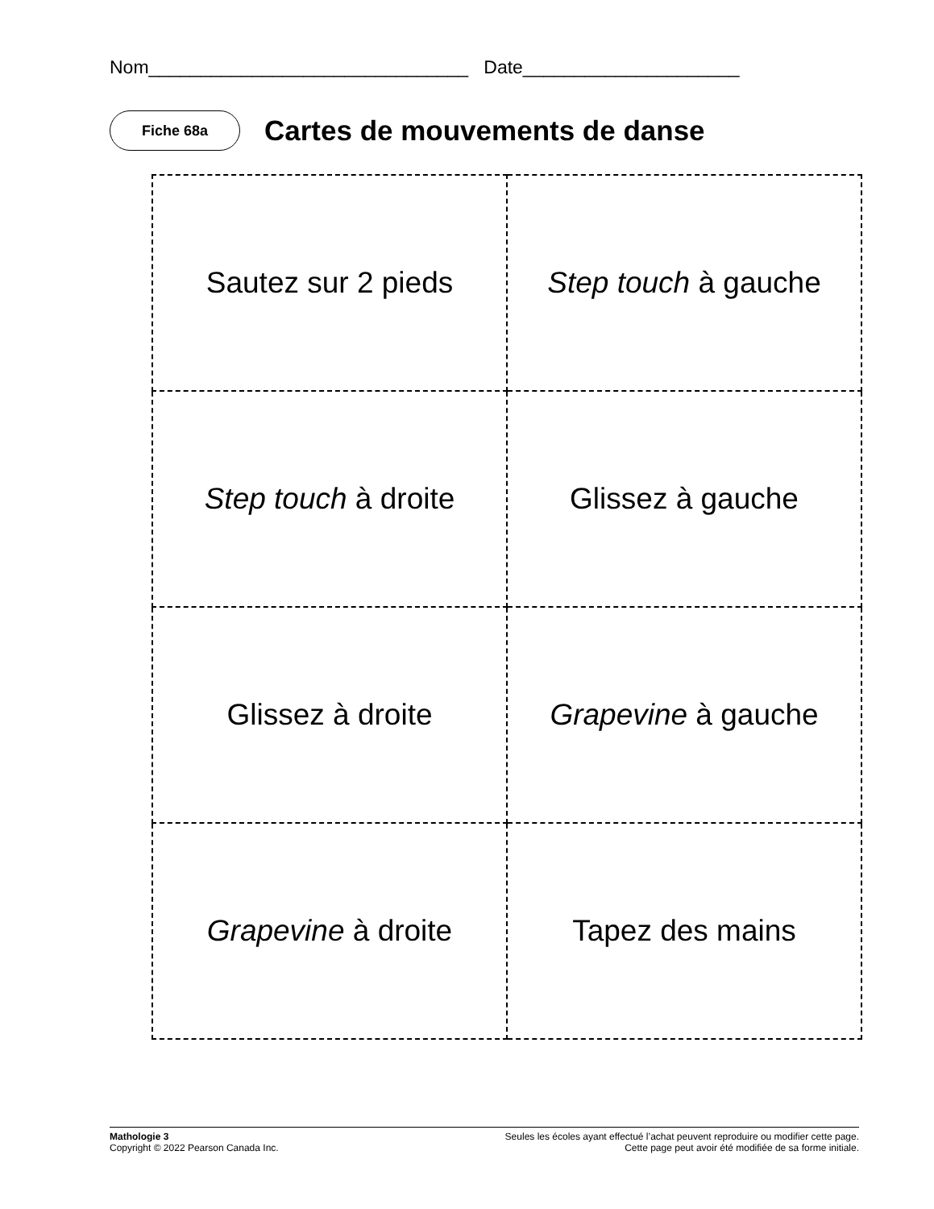Nom_______________________________ Date_____________________
Fiche 68a
Cartes de mouvements de danse
| Sautez sur 2 pieds | Step touch à gauche |
| Step touch à droite | Glissez à gauche |
| Glissez à droite | Grapevine à gauche |
| Grapevine à droite | Tapez des mains |
Mathologie 3
Copyright © 2022 Pearson Canada Inc.
Seules les écoles ayant effectué l’achat peuvent reproduire ou modifier cette page.
Cette page peut avoir été modifiée de sa forme initiale.